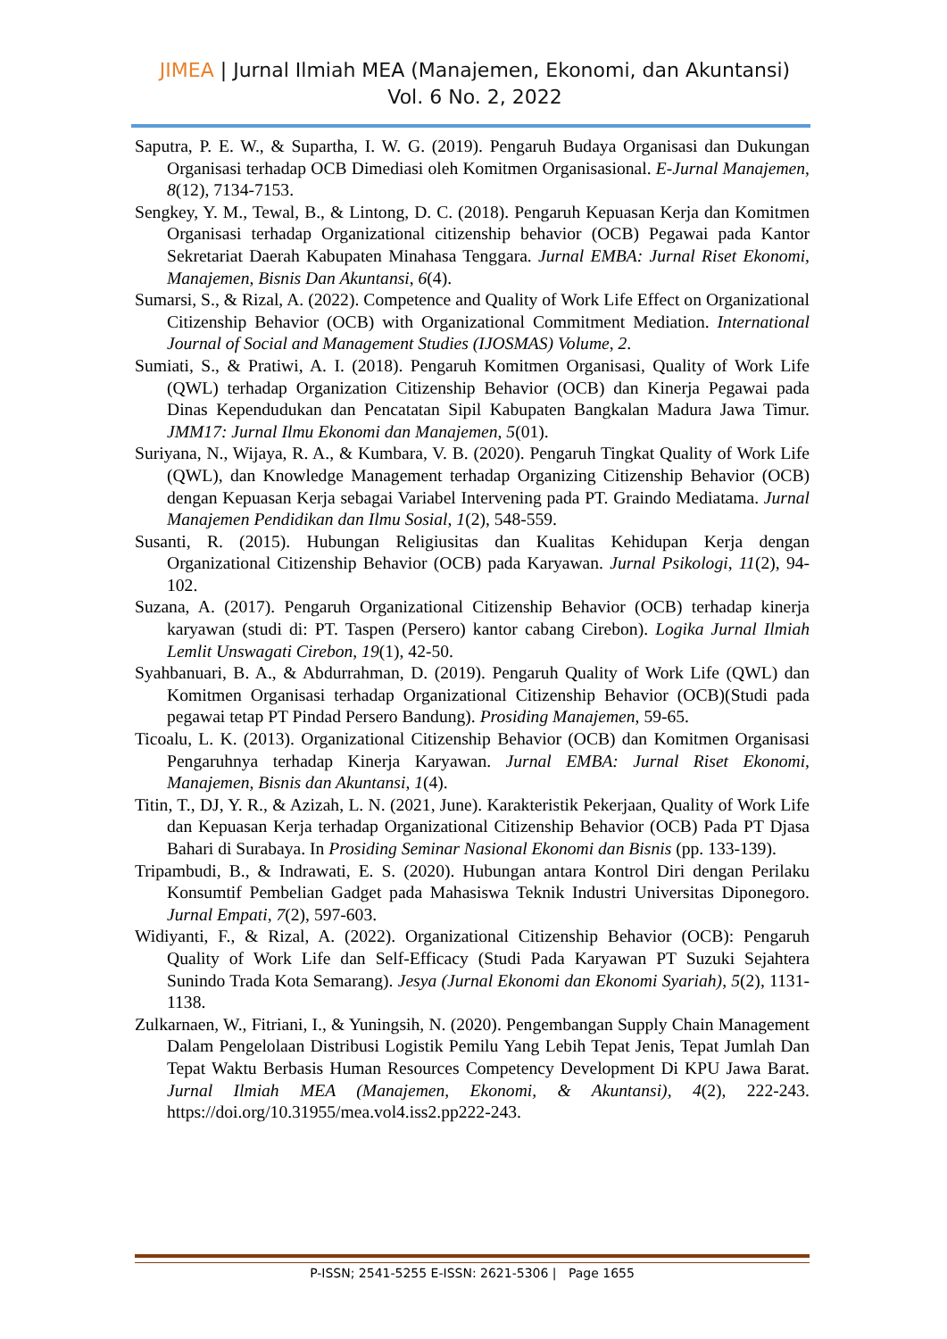JIMEA | Jurnal Ilmiah MEA (Manajemen, Ekonomi, dan Akuntansi)
Vol. 6 No. 2, 2022
Saputra, P. E. W., & Supartha, I. W. G. (2019). Pengaruh Budaya Organisasi dan Dukungan Organisasi terhadap OCB Dimediasi oleh Komitmen Organisasional. E-Jurnal Manajemen, 8(12), 7134-7153.
Sengkey, Y. M., Tewal, B., & Lintong, D. C. (2018). Pengaruh Kepuasan Kerja dan Komitmen Organisasi terhadap Organizational citizenship behavior (OCB) Pegawai pada Kantor Sekretariat Daerah Kabupaten Minahasa Tenggara. Jurnal EMBA: Jurnal Riset Ekonomi, Manajemen, Bisnis Dan Akuntansi, 6(4).
Sumarsi, S., & Rizal, A. (2022). Competence and Quality of Work Life Effect on Organizational Citizenship Behavior (OCB) with Organizational Commitment Mediation. International Journal of Social and Management Studies (IJOSMAS) Volume, 2.
Sumiati, S., & Pratiwi, A. I. (2018). Pengaruh Komitmen Organisasi, Quality of Work Life (QWL) terhadap Organization Citizenship Behavior (OCB) dan Kinerja Pegawai pada Dinas Kependudukan dan Pencatatan Sipil Kabupaten Bangkalan Madura Jawa Timur. JMM17: Jurnal Ilmu Ekonomi dan Manajemen, 5(01).
Suriyana, N., Wijaya, R. A., & Kumbara, V. B. (2020). Pengaruh Tingkat Quality of Work Life (QWL), dan Knowledge Management terhadap Organizing Citizenship Behavior (OCB) dengan Kepuasan Kerja sebagai Variabel Intervening pada PT. Graindo Mediatama. Jurnal Manajemen Pendidikan dan Ilmu Sosial, 1(2), 548-559.
Susanti, R. (2015). Hubungan Religiusitas dan Kualitas Kehidupan Kerja dengan Organizational Citizenship Behavior (OCB) pada Karyawan. Jurnal Psikologi, 11(2), 94-102.
Suzana, A. (2017). Pengaruh Organizational Citizenship Behavior (OCB) terhadap kinerja karyawan (studi di: PT. Taspen (Persero) kantor cabang Cirebon). Logika Jurnal Ilmiah Lemlit Unswagati Cirebon, 19(1), 42-50.
Syahbanuari, B. A., & Abdurrahman, D. (2019). Pengaruh Quality of Work Life (QWL) dan Komitmen Organisasi terhadap Organizational Citizenship Behavior (OCB)(Studi pada pegawai tetap PT Pindad Persero Bandung). Prosiding Manajemen, 59-65.
Ticoalu, L. K. (2013). Organizational Citizenship Behavior (OCB) dan Komitmen Organisasi Pengaruhnya terhadap Kinerja Karyawan. Jurnal EMBA: Jurnal Riset Ekonomi, Manajemen, Bisnis dan Akuntansi, 1(4).
Titin, T., DJ, Y. R., & Azizah, L. N. (2021, June). Karakteristik Pekerjaan, Quality of Work Life dan Kepuasan Kerja terhadap Organizational Citizenship Behavior (OCB) Pada PT Djasa Bahari di Surabaya. In Prosiding Seminar Nasional Ekonomi dan Bisnis (pp. 133-139).
Tripambudi, B., & Indrawati, E. S. (2020). Hubungan antara Kontrol Diri dengan Perilaku Konsumtif Pembelian Gadget pada Mahasiswa Teknik Industri Universitas Diponegoro. Jurnal Empati, 7(2), 597-603.
Widiyanti, F., & Rizal, A. (2022). Organizational Citizenship Behavior (OCB): Pengaruh Quality of Work Life dan Self-Efficacy (Studi Pada Karyawan PT Suzuki Sejahtera Sunindo Trada Kota Semarang). Jesya (Jurnal Ekonomi dan Ekonomi Syariah), 5(2), 1131-1138.
Zulkarnaen, W., Fitriani, I., & Yuningsih, N. (2020). Pengembangan Supply Chain Management Dalam Pengelolaan Distribusi Logistik Pemilu Yang Lebih Tepat Jenis, Tepat Jumlah Dan Tepat Waktu Berbasis Human Resources Competency Development Di KPU Jawa Barat. Jurnal Ilmiah MEA (Manajemen, Ekonomi, & Akuntansi), 4(2), 222-243. https://doi.org/10.31955/mea.vol4.iss2.pp222-243.
P-ISSN; 2541-5255 E-ISSN: 2621-5306 | Page 1655